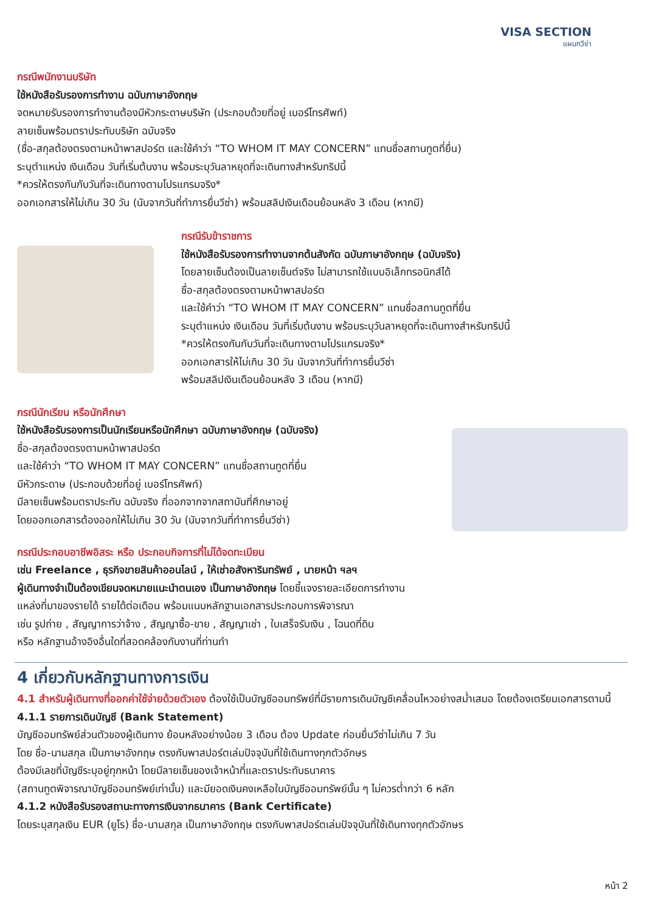VISA SECTION
แผนกวีซ่า
กรณีพนักงานบริษัท
ใช้หนังสือรับรองการทำงาน ฉบับภาษาอังกฤษ
จดหมายรับรองการทำงานต้องมีหัวกระดาษบริษัท (ประกอบด้วยที่อยู่ เบอร์โทรศัพท์)
ลายเซ็นพร้อมตราประทับบริษัท ฉบับจริง
(ชื่อ-สกุลต้องตรงตามหน้าพาสปอร์ต และใช้คำว่า “TO WHOM IT MAY CONCERN” แทนชื่อสถานทูตที่ยื่น)
ระบุตำแหน่ง เงินเดือน วันที่เริ่มต้นงาน พร้อมระบุวันลาหยุดที่จะเดินทางสำหรับทริปนี้
*ควรให้ตรงกันกับวันที่จะเดินทางตามโปรแกรมจริง*
ออกเอกสารให้ไม่เกิน 30 วัน (นับจากวันที่ทำการยื่นวีซ่า) พร้อมสลิปเงินเดือนย้อนหลัง 3 เดือน (หากมี)
กรณีรับข้าราชการ
ใช้หนังสือรับรองการทำงานจากต้นสังกัด ฉบับภาษาอังกฤษ (ฉบับจริง)
โดยลายเซ็นต้องเป็นลายเซ็นต์จริง ไม่สามารถใช้แบบอิเล็กทรอนิกส์ได้
ชื่อ-สกุลต้องตรงตามหน้าพาสปอร์ต
และใช้คำว่า “TO WHOM IT MAY CONCERN” แทนชื่อสถานทูตที่ยื่น
ระบุตำแหน่ง เงินเดือน วันที่เริ่มต้นงาน พร้อมระบุวันลาหยุดที่จะเดินทางสำหรับทริปนี้
*ควรให้ตรงกันกับวันที่จะเดินทางตามโปรแกรมจริง*
ออกเอกสารให้ไม่เกิน 30 วัน นับจากวันที่ทำการยื่นวีซ่า
พร้อมสลิปเงินเดือนย้อนหลัง 3 เดือน (หากมี)
กรณีนักเรียน หรือนักศึกษา
ใช้หนังสือรับรองการเป็นนักเรียนหรือนักศึกษา ฉบับภาษาอังกฤษ (ฉบับจริง)
ชื่อ-สกุลต้องตรงตามหน้าพาสปอร์ต
และใช้คำว่า “TO WHOM IT MAY CONCERN” แทนชื่อสถานทูตที่ยื่น
มีหัวกระดาษ (ประกอบด้วยที่อยู่ เบอร์โทรศัพท์)
มีลายเซ็นพร้อมตราประทับ ฉบับจริง ที่ออกจากจากสถาบันที่ศึกษาอยู่
โดยออกเอกสารต้องออกให้ไม่เกิน 30 วัน (นับจากวันที่ทำการยื่นวีซ่า)
กรณีประกอบอาชีพอิสระ หรือ ประกอบกิจการที่ไม่ได้จดทะเบียน
เช่น Freelance , ธุรกิจขายสินค้าออนไลน์ , ให้เช่าอสังหาริมทรัพย์ , นายหน้า ฯลฯ
ผู้เดินทางจำเป็นต้องเขียนจดหมายแนะนำตนเอง เป็นภาษาอังกฤษ โดยชี้แจงรายละเอียดการทำงาน
แหล่งที่มาของรายได้ รายได้ต่อเดือน พร้อมแนบหลักฐานเอกสารประกอบการพิจารณา
เช่น รูปถ่าย , สัญญาการว่าจ้าง , สัญญาซื้อ-ขาย , สัญญาเช่า , ใบเสร็จรับเงิน , โฉนดที่ดิน
หรือ หลักฐานอ้างอิงอื่นใดที่สอดคล้องกับงานที่ท่านทำ
4 เกี่ยวกับหลักฐานทางการเงิน
4.1 สำหรับผู้เดินทางที่ออกค่าใช้จ่ายด้วยตัวเอง ต้องใช้เป็นบัญชีออมทรัพย์ที่มีรายการเดินบัญชีเคลื่อนไหวอย่างสม่ำเสมอ โดยต้องเตรียมเอกสารตามนี้
4.1.1 รายการเดินบัญชี (Bank Statement)
บัญชีออมทรัพย์ส่วนตัวของผู้เดินทาง ย้อนหลังอย่างน้อย 3 เดือน ต้อง Update ก่อนยื่นวีซ่าไม่เกิน 7 วัน
โดย ชื่อ-นามสกุล เป็นภาษาอังกฤษ ตรงกับพาสปอร์ตเล่มปัจจุบันที่ใช้เดินทางทุกตัวอักษร
ต้องมีเลขที่บัญชีระบุอยู่ทุกหน้า โดยมีลายเซ็นของเจ้าหน้าที่และตราประทับธนาคาร
(สถานทูตพิจารณาบัญชีออมทรัพย์เท่านั้น) และมียอดเงินคงเหลือในบัญชีออมทรัพย์นั้น ๆ ไม่ควรต่ำกว่า 6 หลัก
4.1.2 หนังสือรับรองสถานะทางการเงินจากธนาคาร (Bank Certificate)
โดยระบุสกุลเงิน EUR (ยูโร) ชื่อ-นามสกุล เป็นภาษาอังกฤษ ตรงกับพาสปอร์ตเล่มปัจจุบันที่ใช้เดินทางทุกตัวอักษร
หน้า 2